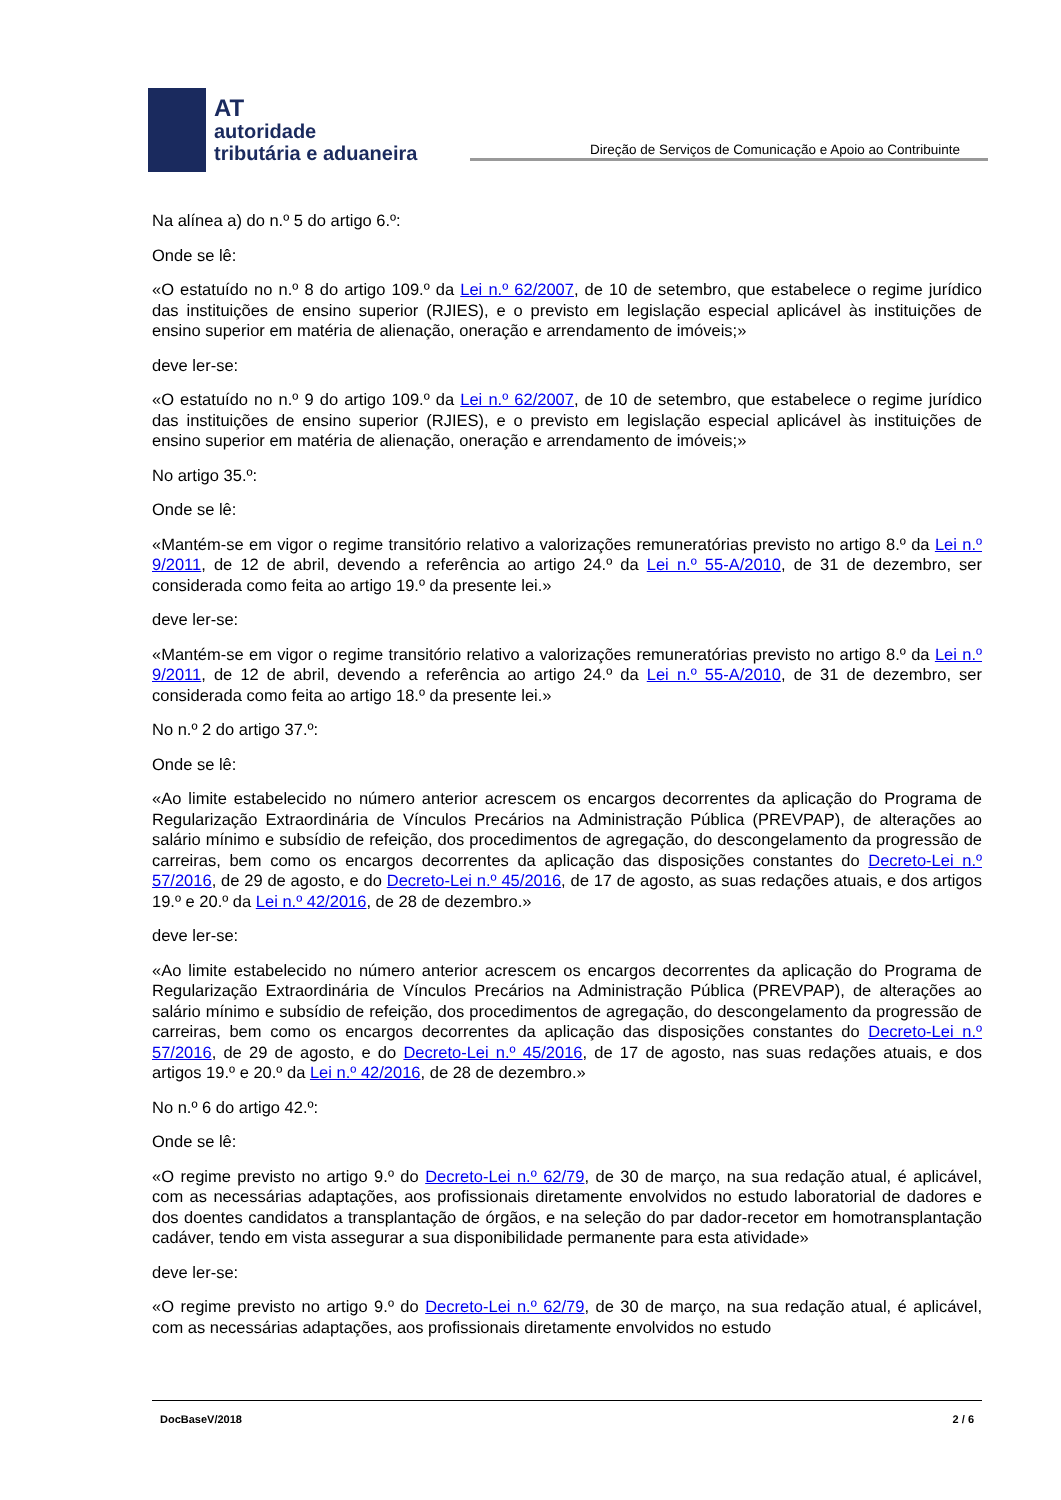AT
autoridade
tributária e aduaneira
Direção de Serviços de Comunicação e Apoio ao Contribuinte
Na alínea a) do n.º 5 do artigo 6.º:
Onde se lê:
«O estatuído no n.º 8 do artigo 109.º da Lei n.º 62/2007, de 10 de setembro, que estabelece o regime jurídico das instituições de ensino superior (RJIES), e o previsto em legislação especial aplicável às instituições de ensino superior em matéria de alienação, oneração e arrendamento de imóveis;»
deve ler-se:
«O estatuído no n.º 9 do artigo 109.º da Lei n.º 62/2007, de 10 de setembro, que estabelece o regime jurídico das instituições de ensino superior (RJIES), e o previsto em legislação especial aplicável às instituições de ensino superior em matéria de alienação, oneração e arrendamento de imóveis;»
No artigo 35.º:
Onde se lê:
«Mantém-se em vigor o regime transitório relativo a valorizações remuneratórias previsto no artigo 8.º da Lei n.º 9/2011, de 12 de abril, devendo a referência ao artigo 24.º da Lei n.º 55-A/2010, de 31 de dezembro, ser considerada como feita ao artigo 19.º da presente lei.»
deve ler-se:
«Mantém-se em vigor o regime transitório relativo a valorizações remuneratórias previsto no artigo 8.º da Lei n.º 9/2011, de 12 de abril, devendo a referência ao artigo 24.º da Lei n.º 55-A/2010, de 31 de dezembro, ser considerada como feita ao artigo 18.º da presente lei.»
No n.º 2 do artigo 37.º:
Onde se lê:
«Ao limite estabelecido no número anterior acrescem os encargos decorrentes da aplicação do Programa de Regularização Extraordinária de Vínculos Precários na Administração Pública (PREVPAP), de alterações ao salário mínimo e subsídio de refeição, dos procedimentos de agregação, do descongelamento da progressão de carreiras, bem como os encargos decorrentes da aplicação das disposições constantes do Decreto-Lei n.º 57/2016, de 29 de agosto, e do Decreto-Lei n.º 45/2016, de 17 de agosto, as suas redações atuais, e dos artigos 19.º e 20.º da Lei n.º 42/2016, de 28 de dezembro.»
deve ler-se:
«Ao limite estabelecido no número anterior acrescem os encargos decorrentes da aplicação do Programa de Regularização Extraordinária de Vínculos Precários na Administração Pública (PREVPAP), de alterações ao salário mínimo e subsídio de refeição, dos procedimentos de agregação, do descongelamento da progressão de carreiras, bem como os encargos decorrentes da aplicação das disposições constantes do Decreto-Lei n.º 57/2016, de 29 de agosto, e do Decreto-Lei n.º 45/2016, de 17 de agosto, nas suas redações atuais, e dos artigos 19.º e 20.º da Lei n.º 42/2016, de 28 de dezembro.»
No n.º 6 do artigo 42.º:
Onde se lê:
«O regime previsto no artigo 9.º do Decreto-Lei n.º 62/79, de 30 de março, na sua redação atual, é aplicável, com as necessárias adaptações, aos profissionais diretamente envolvidos no estudo laboratorial de dadores e dos doentes candidatos a transplantação de órgãos, e na seleção do par dador-recetor em homotransplantação cadáver, tendo em vista assegurar a sua disponibilidade permanente para esta atividade»
deve ler-se:
«O regime previsto no artigo 9.º do Decreto-Lei n.º 62/79, de 30 de março, na sua redação atual, é aplicável, com as necessárias adaptações, aos profissionais diretamente envolvidos no estudo
DocBaseV/2018 2 / 6